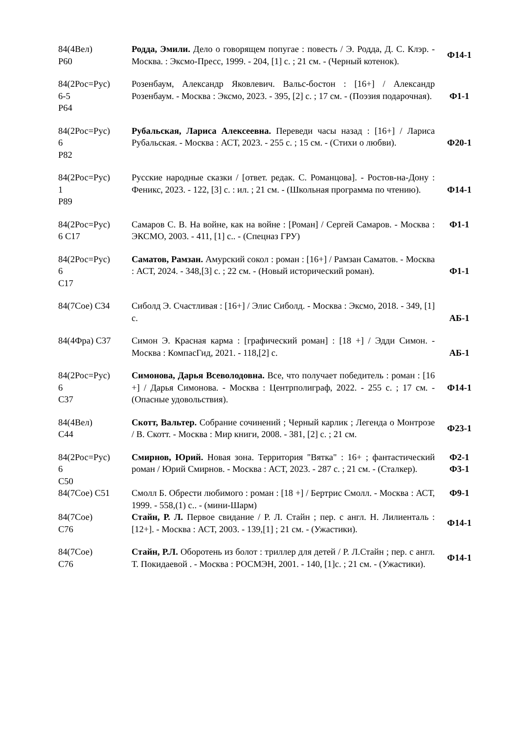| 84(4Вел) Р60 | Родда, Эмили. Дело о говорящем попугае : повесть / Э. Родда, Д. С. Клэр. - Москва. : Эксмо-Пресс, 1999. - 204, [1] с. ; 21 см. - (Черный котенок). | Ф14-1 |
| 84(2Рос=Рус) 6-5 Р64 | Розенбаум, Александр Яковлевич. Вальс-бостон : [16+] / Александр Розенбаум. - Москва : Эксмо, 2023. - 395, [2] с. ; 17 см. - (Поэзия подарочная). | Ф1-1 |
| 84(2Рос=Рус) 6 Р82 | Рубальская, Лариса Алексеевна. Переведи часы назад : [16+] / Лариса Рубальская. - Москва : АСТ, 2023. - 255 с. ; 15 см. - (Стихи о любви). | Ф20-1 |
| 84(2Рос=Рус) 1 Р89 | Русские народные сказки / [ответ. редак. С. Романцова]. - Ростов-на-Дону : Феникс, 2023. - 122, [3] с. : ил. ; 21 см. - (Школьная программа по чтению). | Ф14-1 |
| 84(2Рос=Рус) 6 С17 | Самаров С. В. На войне, как на войне : [Роман] / Сергей Самаров. - Москва : ЭКСМО, 2003. - 411, [1] с.. - (Спецназ ГРУ) | Ф1-1 |
| 84(2Рос=Рус) 6 С17 | Саматов, Рамзан. Амурский сокол : роман : [16+] / Рамзан Саматов. - Москва : АСТ, 2024. - 348,[3] с. ; 22 см. - (Новый исторический роман). | Ф1-1 |
| 84(7Сое) С34 | Сиболд Э. Счастливая : [16+] / Элис Сиболд. - Москва : Эксмо, 2018. - 349, [1] с. | АБ-1 |
| 84(4Фра) С37 | Симон Э. Красная карма : [графический роман] : [18 +] / Эдди Симон. - Москва : КомпасГид, 2021. - 118,[2] с. | АБ-1 |
| 84(2Рос=Рус) 6 С37 | Симонова, Дарья Всеволодовна. Все, что получает победитель : роман : [16 +] / Дарья Симонова. - Москва : Центрполиграф, 2022. - 255 с. ; 17 см. - (Опасные удовольствия). | Ф14-1 |
| 84(4Вел) С44 | Скотт, Вальтер. Собрание сочинений ; Черный карлик ; Легенда о Монтрозе / В. Скотт. - Москва : Мир книги, 2008. - 381, [2] с. ; 21 см. | Ф23-1 |
| 84(2Рос=Рус) 6 С50 | Смирнов, Юрий. Новая зона. Территория "Вятка" : 16+ ; фантастический роман / Юрий Смирнов. - Москва : АСТ, 2023. - 287 с. ; 21 см. - (Сталкер). | Ф2-1 Ф3-1 |
| 84(7Сое) С51 | Смолл Б. Обрести любимого : роман : [18 +] / Бертрис Смолл. - Москва : АСТ, 1999. - 558,(1) с.. - (мини-Шарм) | Ф9-1 |
| 84(7Сое) С76 | Стайн, Р. Л. Первое свидание / Р. Л. Стайн ; пер. с англ. Н. Лилиенталь : [12+]. - Москва : АСТ, 2003. - 139,[1] ; 21 см. - (Ужастики). | Ф14-1 |
| 84(7Сое) С76 | Стайн, Р.Л. Оборотень из болот : триллер для детей / Р. Л.Стайн ; пер. с англ. Т. Покидаевой . - Москва : РОСМЭН, 2001. - 140, [1]с. ; 21 см. - (Ужастики). | Ф14-1 |